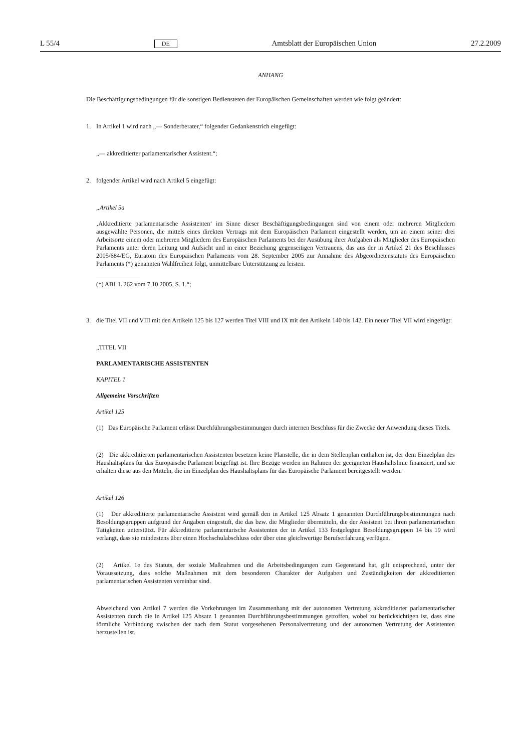L 55/4 DE Amtsblatt der Europäischen Union 27.2.2009
ANHANG
Die Beschäftigungsbedingungen für die sonstigen Bediensteten der Europäischen Gemeinschaften werden wie folgt geändert:
1. In Artikel 1 wird nach „— Sonderberater,“ folgender Gedankenstrich eingefügt:
„— akkreditierter parlamentarischer Assistent.“;
2. folgender Artikel wird nach Artikel 5 eingefügt:
„Artikel 5a
‚Akkreditierte parlamentarische Assistenten‘ im Sinne dieser Beschäftigungsbedingungen sind von einem oder mehreren Mitgliedern ausgewählte Personen, die mittels eines direkten Vertrags mit dem Europäischen Parlament eingestellt werden, um an einem seiner drei Arbeitsorte einem oder mehreren Mitgliedern des Europäischen Parlaments bei der Ausübung ihrer Aufgaben als Mitglieder des Europäischen Parlaments unter deren Leitung und Aufsicht und in einer Beziehung gegenseitigen Vertrauens, das aus der in Artikel 21 des Beschlusses 2005/684/EG, Euratom des Europäischen Parlaments vom 28. September 2005 zur Annahme des Abgeordnetenstatuts des Europäischen Parlaments (*) genannten Wahlfreiheit folgt, unmittelbare Unterstützung zu leisten.
(*) ABl. L 262 vom 7.10.2005, S. 1.“;
3. die Titel VII und VIII mit den Artikeln 125 bis 127 werden Titel VIII und IX mit den Artikeln 140 bis 142. Ein neuer Titel VII wird eingefügt:
„TITEL VII
PARLAMENTARISCHE ASSISTENTEN
KAPITEL 1
Allgemeine Vorschriften
Artikel 125
(1) Das Europäische Parlament erlässt Durchführungsbestimmungen durch internen Beschluss für die Zwecke der Anwendung dieses Titels.
(2) Die akkreditierten parlamentarischen Assistenten besetzen keine Planstelle, die in dem Stellenplan enthalten ist, der dem Einzelplan des Haushaltsplans für das Europäische Parlament beigefügt ist. Ihre Bezüge werden im Rahmen der geeigneten Haushaltslinie finanziert, und sie erhalten diese aus den Mitteln, die im Einzelplan des Haushaltsplans für das Europäische Parlament bereitgestellt werden.
Artikel 126
(1) Der akkreditierte parlamentarische Assistent wird gemäß den in Artikel 125 Absatz 1 genannten Durchführungsbestimmungen nach Besoldungsgruppen aufgrund der Angaben eingestuft, die das bzw. die Mitglieder übermitteln, die der Assistent bei ihren parlamentarischen Tätigkeiten unterstützt. Für akkreditierte parlamentarische Assistenten der in Artikel 133 festgelegten Besoldungsgruppen 14 bis 19 wird verlangt, dass sie mindestens über einen Hochschulabschluss oder über eine gleichwertige Berufserfahrung verfügen.
(2) Artikel 1e des Statuts, der soziale Maßnahmen und die Arbeitsbedingungen zum Gegenstand hat, gilt entsprechend, unter der Voraussetzung, dass solche Maßnahmen mit dem besonderen Charakter der Aufgaben und Zuständigkeiten der akkreditierten parlamentarischen Assistenten vereinbar sind.
Abweichend von Artikel 7 werden die Vorkehrungen im Zusammenhang mit der autonomen Vertretung akkreditierter parlamentarischer Assistenten durch die in Artikel 125 Absatz 1 genannten Durchführungsbestimmungen getroffen, wobei zu berücksichtigen ist, dass eine förmliche Verbindung zwischen der nach dem Statut vorgesehenen Personalvertretung und der autonomen Vertretung der Assistenten herzustellen ist.